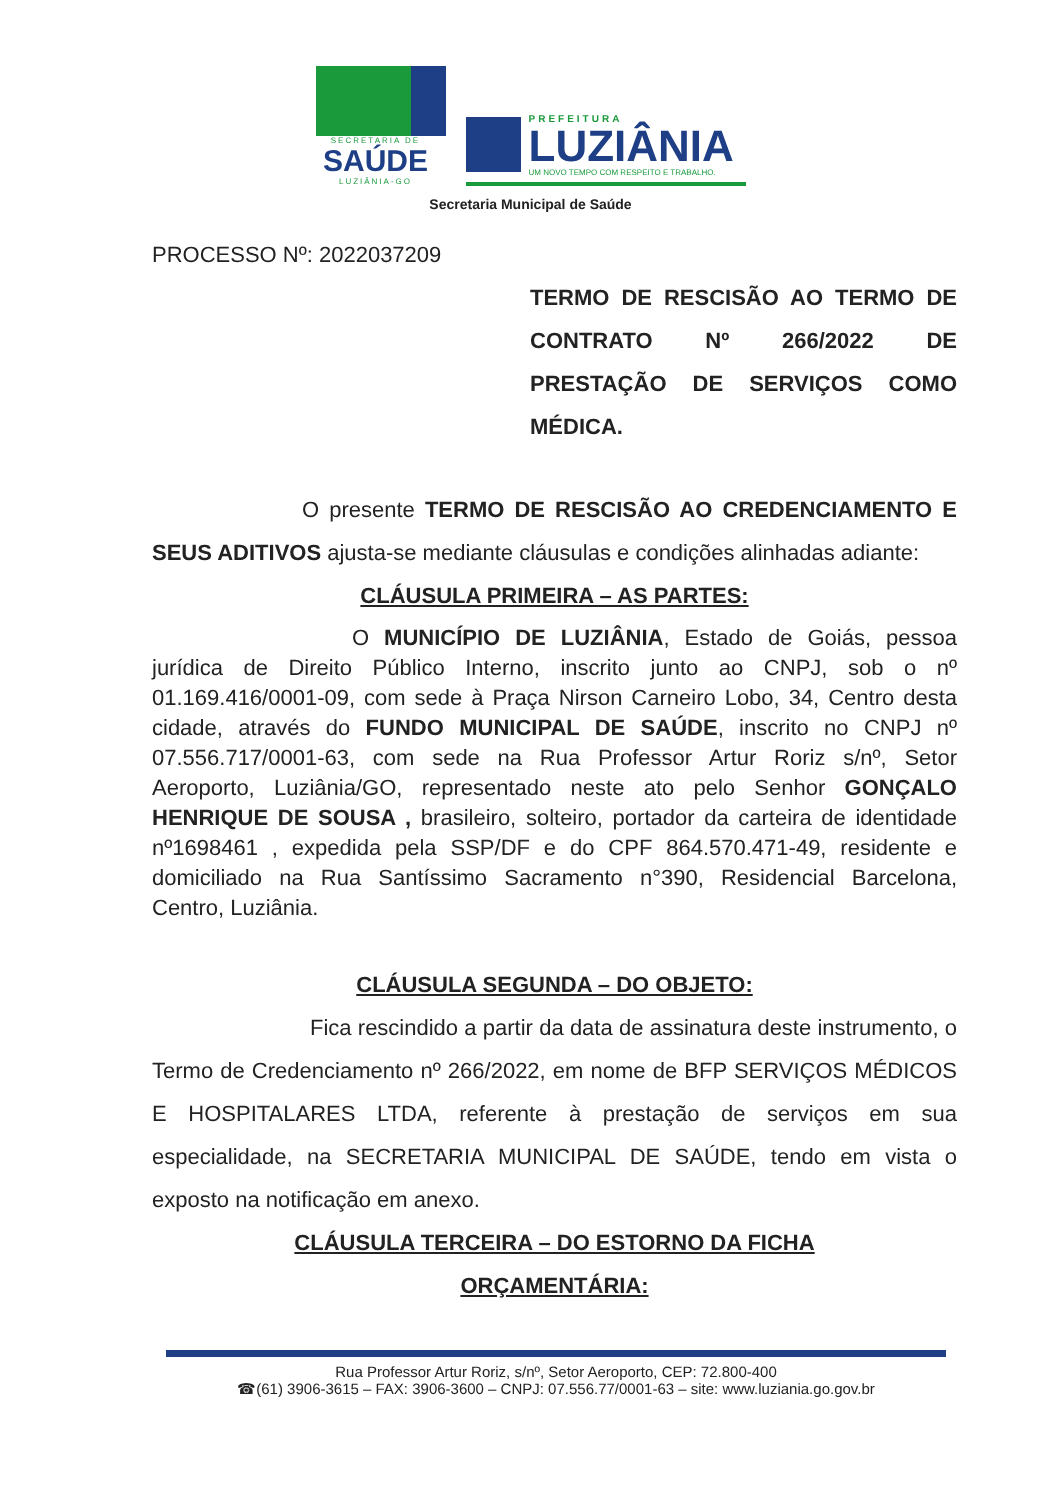SECRETARIA DE
SAÚDE
LUZIÂNIA-GO
PREFEITURA
LUZIÂNIA
UM NOVO TEMPO COM RESPEITO E TRABALHO.
Secretaria Municipal de Saúde
PROCESSO Nº: 2022037209
TERMO DE RESCISÃO AO TERMO DE CONTRATO Nº 266/2022 DE PRESTAÇÃO DE SERVIÇOS COMO MÉDICA.
O presente TERMO DE RESCISÃO AO CREDENCIAMENTO E SEUS ADITIVOS ajusta-se mediante cláusulas e condições alinhadas adiante:
CLÁUSULA PRIMEIRA – AS PARTES:
O MUNICÍPIO DE LUZIÂNIA, Estado de Goiás, pessoa jurídica de Direito Público Interno, inscrito junto ao CNPJ, sob o nº 01.169.416/0001-09, com sede à Praça Nirson Carneiro Lobo, 34, Centro desta cidade, através do FUNDO MUNICIPAL DE SAÚDE, inscrito no CNPJ nº 07.556.717/0001-63, com sede na Rua Professor Artur Roriz s/nº, Setor Aeroporto, Luziânia/GO, representado neste ato pelo Senhor GONÇALO HENRIQUE DE SOUSA , brasileiro, solteiro, portador da carteira de identidade nº1698461 , expedida pela SSP/DF e do CPF 864.570.471-49, residente e domiciliado na Rua Santíssimo Sacramento n°390, Residencial Barcelona, Centro, Luziânia.
CLÁUSULA SEGUNDA – DO OBJETO:
Fica rescindido a partir da data de assinatura deste instrumento, o Termo de Credenciamento nº 266/2022, em nome de BFP SERVIÇOS MÉDICOS E HOSPITALARES LTDA, referente à prestação de serviços em sua especialidade, na SECRETARIA MUNICIPAL DE SAÚDE, tendo em vista o exposto na notificação em anexo.
CLÁUSULA TERCEIRA – DO ESTORNO DA FICHA
ORÇAMENTÁRIA:
Rua Professor Artur Roriz, s/nº, Setor Aeroporto, CEP: 72.800-400
☎(61) 3906-3615 – FAX: 3906-3600 – CNPJ: 07.556.77/0001-63 – site: www.luziania.go.gov.br